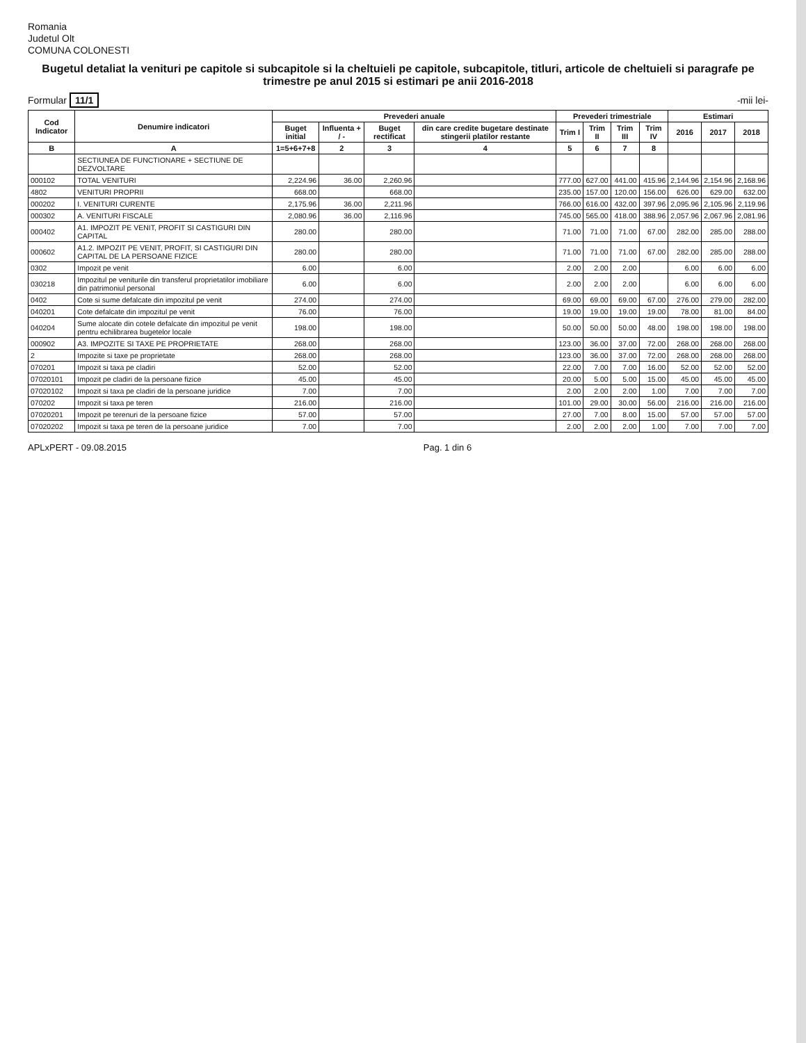Romania
Judetul Olt
COMUNA COLONESTI
Bugetul detaliat la venituri pe capitole si subcapitole si la cheltuieli pe capitole, subcapitole, titluri, articole de cheltuieli si paragrafe pe trimestre pe anul 2015 si estimari pe anii 2016-2018
Formular 11/1 -mii lei-
| Cod Indicator | Denumire indicatori | Prevederi anuale | | | | Prevederi trimestriale | | | | Estimari | | |
| --- | --- | --- | --- | --- | --- | --- | --- | --- | --- | --- | --- | --- |
| | | Buget initial | Influenta + / - | Buget rectificat | din care credite bugetare destinate stingerii platilor restante | Trim I | Trim II | Trim III | Trim IV | 2016 | 2017 | 2018 |
| B | A | 1=5+6+7+8 | 2 | 3 | 4 | 5 | 6 | 7 | 8 | | | |
| | SECTIUNEA DE FUNCTIONARE + SECTIUNE DE DEZVOLTARE | | | | | | | | | | | |
| 000102 | TOTAL VENITURI | 2,224.96 | 36.00 | 2,260.96 | | 777.00 | 627.00 | 441.00 | 415.96 | 2,144.96 | 2,154.96 | 2,168.96 |
| 4802 | VENITURI PROPRII | 668.00 | | 668.00 | | 235.00 | 157.00 | 120.00 | 156.00 | 626.00 | 629.00 | 632.00 |
| 000202 | I. VENITURI CURENTE | 2,175.96 | 36.00 | 2,211.96 | | 766.00 | 616.00 | 432.00 | 397.96 | 2,095.96 | 2,105.96 | 2,119.96 |
| 000302 | A. VENITURI FISCALE | 2,080.96 | 36.00 | 2,116.96 | | 745.00 | 565.00 | 418.00 | 388.96 | 2,057.96 | 2,067.96 | 2,081.96 |
| 000402 | A1. IMPOZIT PE VENIT, PROFIT SI CASTIGURI DIN CAPITAL | 280.00 | | 280.00 | | 71.00 | 71.00 | 71.00 | 67.00 | 282.00 | 285.00 | 288.00 |
| 000602 | A1.2. IMPOZIT PE VENIT, PROFIT, SI CASTIGURI DIN CAPITAL DE LA PERSOANE FIZICE | 280.00 | | 280.00 | | 71.00 | 71.00 | 71.00 | 67.00 | 282.00 | 285.00 | 288.00 |
| 0302 | Impozit pe venit | 6.00 | | 6.00 | | 2.00 | 2.00 | 2.00 | | 6.00 | 6.00 | 6.00 |
| 030218 | Impozitul pe veniturile din transferul proprietatilor imobiliare din patrimoniul personal | 6.00 | | 6.00 | | 2.00 | 2.00 | 2.00 | | 6.00 | 6.00 | 6.00 |
| 0402 | Cote si sume defalcate din impozitul pe venit | 274.00 | | 274.00 | | 69.00 | 69.00 | 69.00 | 67.00 | 276.00 | 279.00 | 282.00 |
| 040201 | Cote defalcate din impozitul pe venit | 76.00 | | 76.00 | | 19.00 | 19.00 | 19.00 | 19.00 | 78.00 | 81.00 | 84.00 |
| 040204 | Sume alocate din cotele defalcate din impozitul pe venit pentru echilibrarea bugetelor locale | 198.00 | | 198.00 | | 50.00 | 50.00 | 50.00 | 48.00 | 198.00 | 198.00 | 198.00 |
| 000902 | A3. IMPOZITE SI TAXE PE PROPRIETATE | 268.00 | | 268.00 | | 123.00 | 36.00 | 37.00 | 72.00 | 268.00 | 268.00 | 268.00 |
| 2 | Impozite si taxe pe proprietate | 268.00 | | 268.00 | | 123.00 | 36.00 | 37.00 | 72.00 | 268.00 | 268.00 | 268.00 |
| 070201 | Impozit si taxa pe cladiri | 52.00 | | 52.00 | | 22.00 | 7.00 | 7.00 | 16.00 | 52.00 | 52.00 | 52.00 |
| 07020101 | Impozit pe cladiri de la persoane fizice | 45.00 | | 45.00 | | 20.00 | 5.00 | 5.00 | 15.00 | 45.00 | 45.00 | 45.00 |
| 07020102 | Impozit si taxa pe cladiri de la persoane juridice | 7.00 | | 7.00 | | 2.00 | 2.00 | 2.00 | 1.00 | 7.00 | 7.00 | 7.00 |
| 070202 | Impozit si taxa pe teren | 216.00 | | 216.00 | | 101.00 | 29.00 | 30.00 | 56.00 | 216.00 | 216.00 | 216.00 |
| 07020201 | Impozit pe terenuri de la persoane fizice | 57.00 | | 57.00 | | 27.00 | 7.00 | 8.00 | 15.00 | 57.00 | 57.00 | 57.00 |
| 07020202 | Impozit si taxa pe teren de la persoane juridice | 7.00 | | 7.00 | | 2.00 | 2.00 | 2.00 | 1.00 | 7.00 | 7.00 | 7.00 |
APLxPERT - 09.08.2015 Pag. 1 din 6